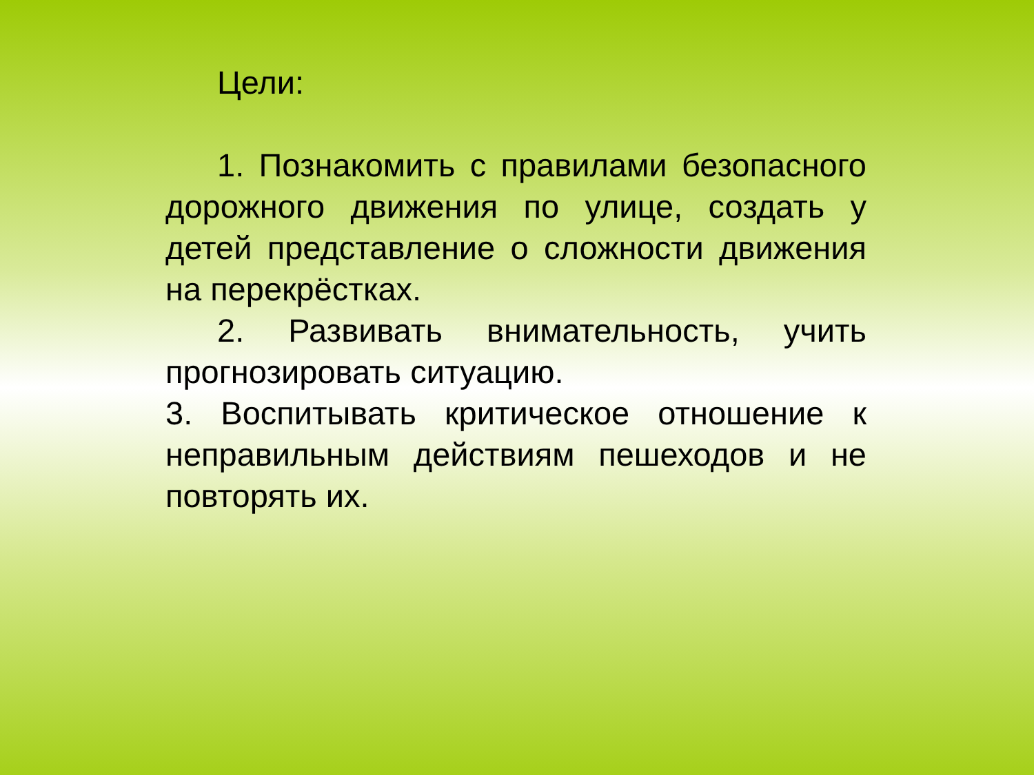Цели:
1. Познакомить с правилами безопасного дорожного движения по улице, создать у детей представление о сложности движения на перекрёстках.
2. Развивать внимательность, учить прогнозировать ситуацию.
3. Воспитывать критическое отношение к неправильным действиям пешеходов и не повторять их.